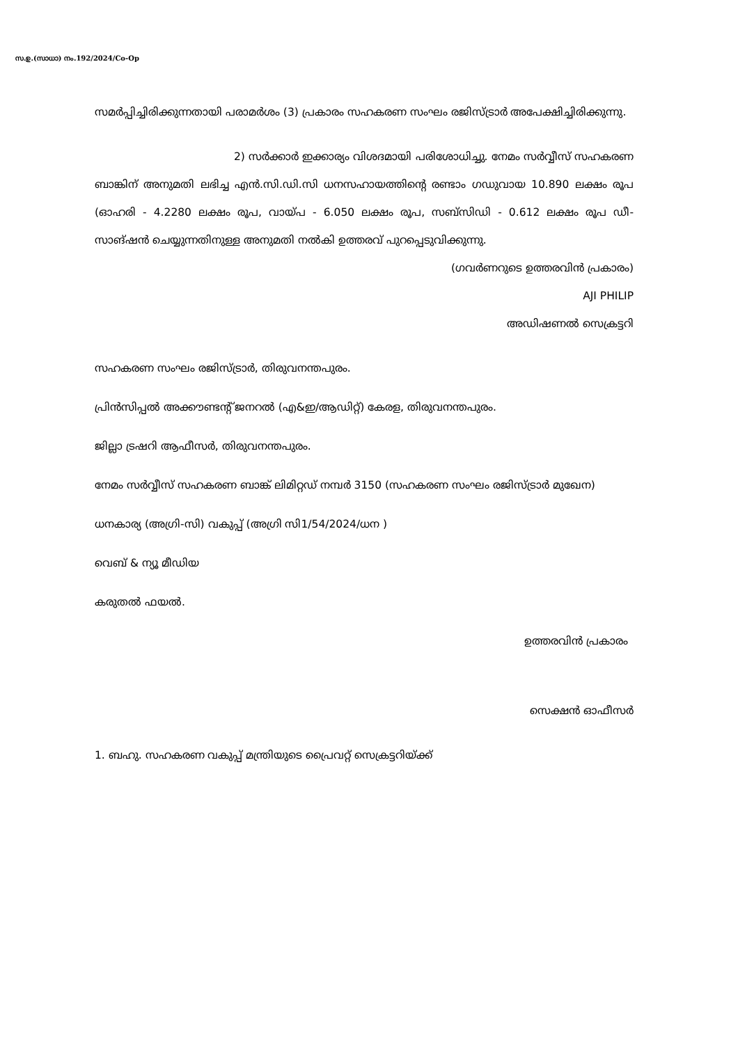സ.ഉ.(സാധാ) നം.192/2024/Co-Op
സമർപ്പിച്ചിരിക്കുന്നതായി പരാമർശം (3) പ്രകാരം സഹകരണ സംഘം രജിസ്ട്രാർ അപേക്ഷിച്ചിരിക്കുന്നു.
2) സർക്കാർ ഇക്കാര്യം വിശദമായി പരിശോധിച്ചു. നേമം സർവ്വീസ് സഹകരണ ബാങ്കിന് അനുമതി ലഭിച്ച എൻ.സി.ഡി.സി ധനസഹായത്തിന്റെ രണ്ടാം ഗഡുവായ 10.890 ലക്ഷം രൂപ (ഓഹരി - 4.2280 ലക്ഷം രൂപ, വായ്പ - 6.050 ലക്ഷം രൂപ, സബ്സിഡി - 0.612 ലക്ഷം രൂപ ഡീ-സാങ്ഷൻ ചെയ്യുന്നതിനുള്ള അനുമതി നൽകി ഉത്തരവ് പുറപ്പെടുവിക്കുന്നു.
(ഗവർണറുടെ ഉത്തരവിൻ പ്രകാരം)
AJI PHILIP
അഡിഷണൽ സെക്രട്ടറി
സഹകരണ സംഘം രജിസ്ട്രാർ, തിരുവനന്തപുരം.
പ്രിൻസിപ്പൽ അക്കൗണ്ടന്റ് ജനറൽ (എ&ഇ/ആഡിറ്റ്) കേരള, തിരുവനന്തപുരം.
ജില്ലാ ട്രഷറി ആഫീസർ, തിരുവനന്തപുരം.
നേമം സർവ്വീസ് സഹകരണ ബാങ്ക് ലിമിറ്റഡ് നമ്പർ 3150 (സഹകരണ സംഘം രജിസ്ട്രാർ മുഖേന)
ധനകാര്യ (അഗ്രി-സി) വകുപ്പ് (അഗ്രി സി1/54/2024/ധന )
വെബ് & ന്യൂ മീഡിയ
കരുതൽ ഫയൽ.
ഉത്തരവിൻ പ്രകാരം
സെക്ഷൻ ഓഫീസർ
1. ബഹു. സഹകരണ വകുപ്പ് മന്ത്രിയുടെ പ്രൈവറ്റ് സെക്രട്ടറിയ്ക്ക്